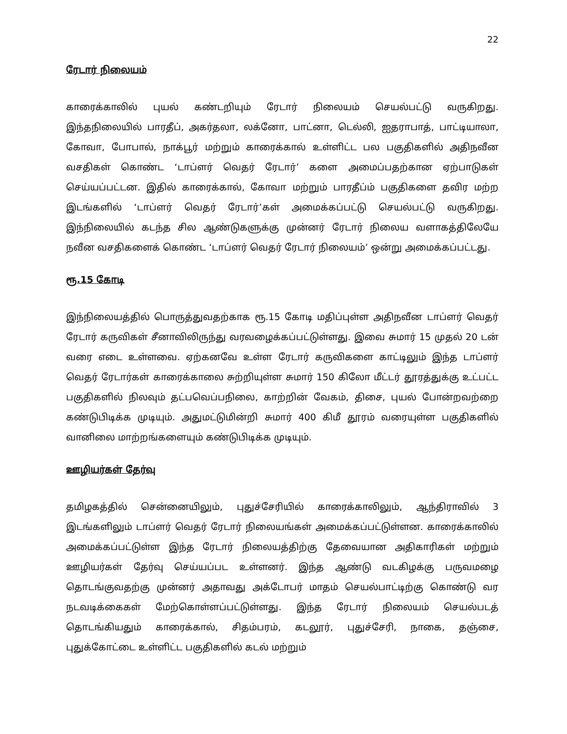22
ரேடார் நிலையம்
காரைக்காலில் புயல் கண்டறியும் ரேடார் நிலையம் செயல்பட்டு வருகிறது. இந்தநிலையில் பாரதீப், அகர்தலா, லக்னோ, பாட்னா, டெல்லி, ஐதராபாத், பாட்டியாலா, கோவா, போபால், நாக்பூர் மற்றும் காரைக்கால் உள்ளிட்ட பல பகுதிகளில் அதிநவீன வசதிகள் கொண்ட ‘டாப்ளர் வெதர் ரேடார்’ களை அமைப்பதற்கான ஏற்பாடுகள் செய்யப்பட்டன. இதில் காரைக்கால், கோவா மற்றும் பாரதீப்ம் பகுதிகளை தவிர மற்ற இடங்களில் ‘டாப்ளர் வெதர் ரேடார்’கள் அமைக்கப்பட்டு செயல்பட்டு வருகிறது. இந்நிலையில் கடந்த சில ஆண்டுகளுக்கு முன்னர் ரேடார் நிலைய வளாகத்திலேயே நவீன வசதிகளைக் கொண்ட ‘டாப்ளர் வெதர் ரேடார் நிலையம்’ ஒன்று அமைக்கப்பட்டது.
ரூ.15 கோடி
இந்நிலையத்தில் பொருத்துவதற்காக ரூ.15 கோடி மதிப்புள்ள அதிநவீன டாப்ளர் வெதர் ரேடார் கருவிகள் சீனாவிலிருந்து வரவழைக்கப்பட்டுள்ளது. இவை சுமார் 15 முதல் 20 டன் வரை எடை உள்ளவை. ஏற்கனவே உள்ள ரேடார் கருவிகளை காட்டிலும் இந்த டாப்ளர் வெதர் ரேடார்கள் காரைக்காலை சுற்றியுள்ள சுமார் 150 கிலோ மீட்டர் தூரத்துக்கு உட்பட்ட பகுதிகளில் நிலவும் தட்பவெப்பநிலை, காற்றின் வேகம், திசை, புயல் போன்றவற்றை கண்டுபிடிக்க முடியும். அதுமட்டுமின்றி சுமார் 400 கிமீ தூரம் வரையுள்ள பகுதிகளில் வானிலை மாற்றங்களையும் கண்டுபிடிக்க முடியும்.
ஊழியர்கள் தேர்வு
தமிழகத்தில் சென்னையிலும், புதுச்சேரியில் காரைக்காலிலும், ஆந்திராவில் 3 இடங்களிலும் டாப்ளர் வெதர் ரேடார் நிலையங்கள் அமைக்கப்பட்டுள்ளன. காரைக்காலில் அமைக்கப்பட்டுள்ள இந்த ரேடார் நிலையத்திற்கு தேவையான அதிகாரிகள் மற்றும் ஊழியர்கள் தேர்வு செய்யப்பட உள்ளனர். இந்த ஆண்டு வடகிழக்கு பருவமழை தொடங்குவதற்கு முன்னர் அதாவது அக்டோபர் மாதம் செயல்பாட்டிற்கு கொண்டு வர நடவடிக்கைகள் மேற்கொள்ளப்பட்டுள்ளது. இந்த ரேடார் நிலையம் செயல்படத் தொடங்கியதும் காரைக்கால், சிதம்பரம், கடலூர், புதுச்சேரி, நாகை, தஞ்சை, புதுக்கோட்டை உள்ளிட்ட பகுதிகளில் கடல் மற்றும்